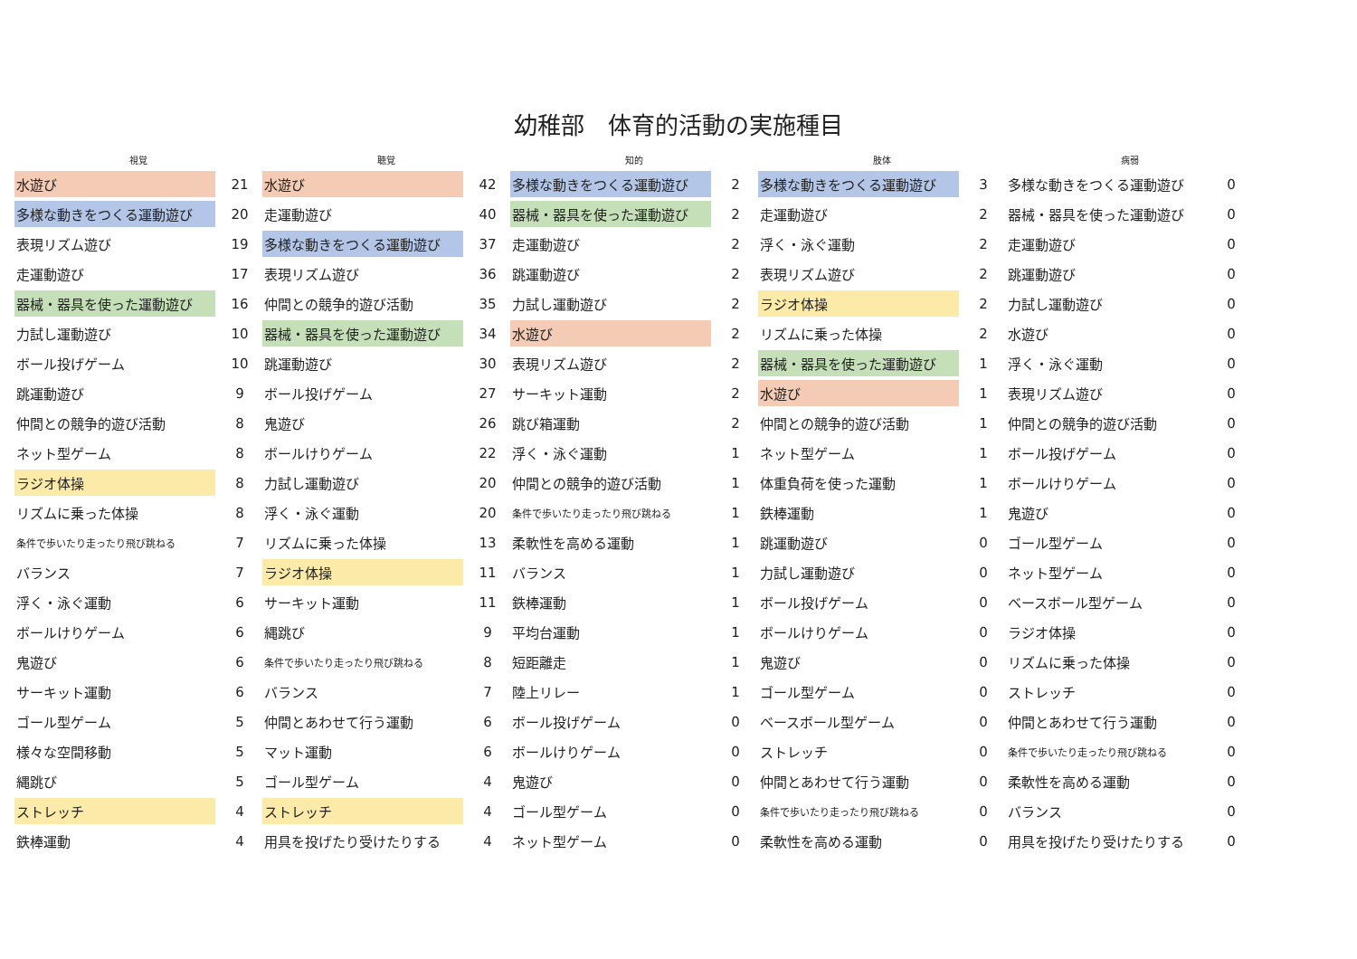幼稚部　体育的活動の実施種目
| 視覚 | | 聴覚 | | 知的 | | 肢体 | | 病弱 | |
| --- | --- | --- | --- | --- | --- | --- | --- | --- | --- |
| 水遊び | 21 | 水遊び | 42 | 多様な動きをつくる運動遊び | 2 | 多様な動きをつくる運動遊び | 3 | 多様な動きをつくる運動遊び | 0 |
| 多様な動きをつくる運動遊び | 20 | 走運動遊び | 40 | 器械・器具を使った運動遊び | 2 | 走運動遊び | 2 | 器械・器具を使った運動遊び | 0 |
| 表現リズム遊び | 19 | 多様な動きをつくる運動遊び | 37 | 走運動遊び | 2 | 浮く・泳ぐ運動 | 2 | 走運動遊び | 0 |
| 走運動遊び | 17 | 表現リズム遊び | 36 | 跳運動遊び | 2 | 表現リズム遊び | 2 | 跳運動遊び | 0 |
| 器械・器具を使った運動遊び | 16 | 仲間との競争的遊び活動 | 35 | 力試し運動遊び | 2 | ラジオ体操 | 2 | 力試し運動遊び | 0 |
| 力試し運動遊び | 10 | 器械・器具を使った運動遊び | 34 | 水遊び | 2 | リズムに乗った体操 | 2 | 水遊び | 0 |
| ボール投げゲーム | 10 | 跳運動遊び | 30 | 表現リズム遊び | 2 | 器械・器具を使った運動遊び | 1 | 浮く・泳ぐ運動 | 0 |
| 跳運動遊び | 9 | ボール投げゲーム | 27 | サーキット運動 | 2 | 水遊び | 1 | 表現リズム遊び | 0 |
| 仲間との競争的遊び活動 | 8 | 鬼遊び | 26 | 跳び箱運動 | 2 | 仲間との競争的遊び活動 | 1 | 仲間との競争的遊び活動 | 0 |
| ネット型ゲーム | 8 | ボールけりゲーム | 22 | 浮く・泳ぐ運動 | 1 | ネット型ゲーム | 1 | ボール投げゲーム | 0 |
| ラジオ体操 | 8 | 力試し運動遊び | 20 | 仲間との競争的遊び活動 | 1 | 体重負荷を使った運動 | 1 | ボールけりゲーム | 0 |
| リズムに乗った体操 | 8 | 浮く・泳ぐ運動 | 20 | 条件で歩いたり走ったり飛び跳ねる | 1 | 鉄棒運動 | 1 | 鬼遊び | 0 |
| 条件で歩いたり走ったり飛び跳ねる | 7 | リズムに乗った体操 | 13 | 柔軟性を高める運動 | 1 | 跳運動遊び | 0 | ゴール型ゲーム | 0 |
| バランス | 7 | ラジオ体操 | 11 | バランス | 1 | 力試し運動遊び | 0 | ネット型ゲーム | 0 |
| 浮く・泳ぐ運動 | 6 | サーキット運動 | 11 | 鉄棒運動 | 1 | ボール投げゲーム | 0 | ベースボール型ゲーム | 0 |
| ボールけりゲーム | 6 | 縄跳び | 9 | 平均台運動 | 1 | ボールけりゲーム | 0 | ラジオ体操 | 0 |
| 鬼遊び | 6 | 条件で歩いたり走ったり飛び跳ねる | 8 | 短距離走 | 1 | 鬼遊び | 0 | リズムに乗った体操 | 0 |
| サーキット運動 | 6 | バランス | 7 | 陸上リレー | 1 | ゴール型ゲーム | 0 | ストレッチ | 0 |
| ゴール型ゲーム | 5 | 仲間とあわせて行う運動 | 6 | ボール投げゲーム | 0 | ベースボール型ゲーム | 0 | 仲間とあわせて行う運動 | 0 |
| 様々な空間移動 | 5 | マット運動 | 6 | ボールけりゲーム | 0 | ストレッチ | 0 | 条件で歩いたり走ったり飛び跳ねる | 0 |
| 縄跳び | 5 | ゴール型ゲーム | 4 | 鬼遊び | 0 | 仲間とあわせて行う運動 | 0 | 柔軟性を高める運動 | 0 |
| ストレッチ | 4 | ストレッチ | 4 | ゴール型ゲーム | 0 | 条件で歩いたり走ったり飛び跳ねる | 0 | バランス | 0 |
| 鉄棒運動 | 4 | 用具を投げたり受けたりする | 4 | ネット型ゲーム | 0 | 柔軟性を高める運動 | 0 | 用具を投げたり受けたりする | 0 |